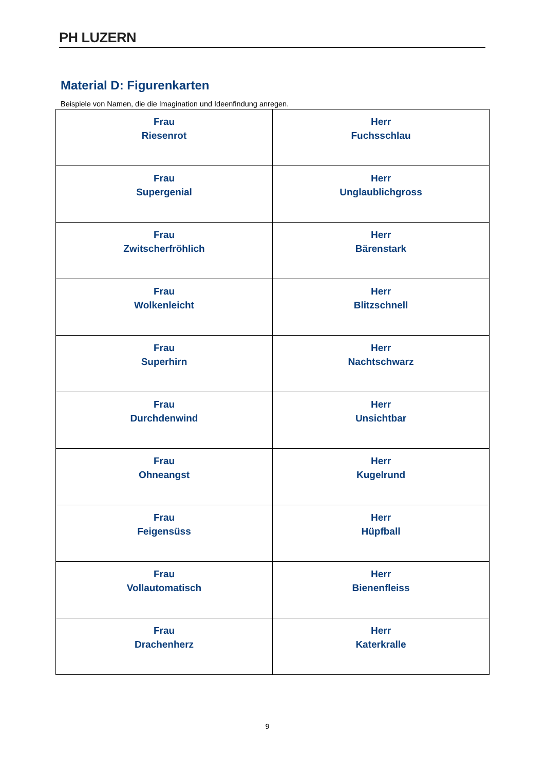PH LUZERN
Material D: Figurenkarten
Beispiele von Namen, die die Imagination und Ideenfindung anregen.
| Frau Riesenrot | Herr Fuchsschlau |
| Frau Supergenial | Herr Unglaublichgross |
| Frau Zwitscherfröhlich | Herr Bärenstark |
| Frau Wolkenleicht | Herr Blitzschnell |
| Frau Superhirn | Herr Nachtschwarz |
| Frau Durchdenwind | Herr Unsichtbar |
| Frau Ohneangst | Herr Kugelrund |
| Frau Feigensüss | Herr Hüpfball |
| Frau Vollautomatisch | Herr Bienenfleiss |
| Frau Drachenherz | Herr Katerkralle |
9